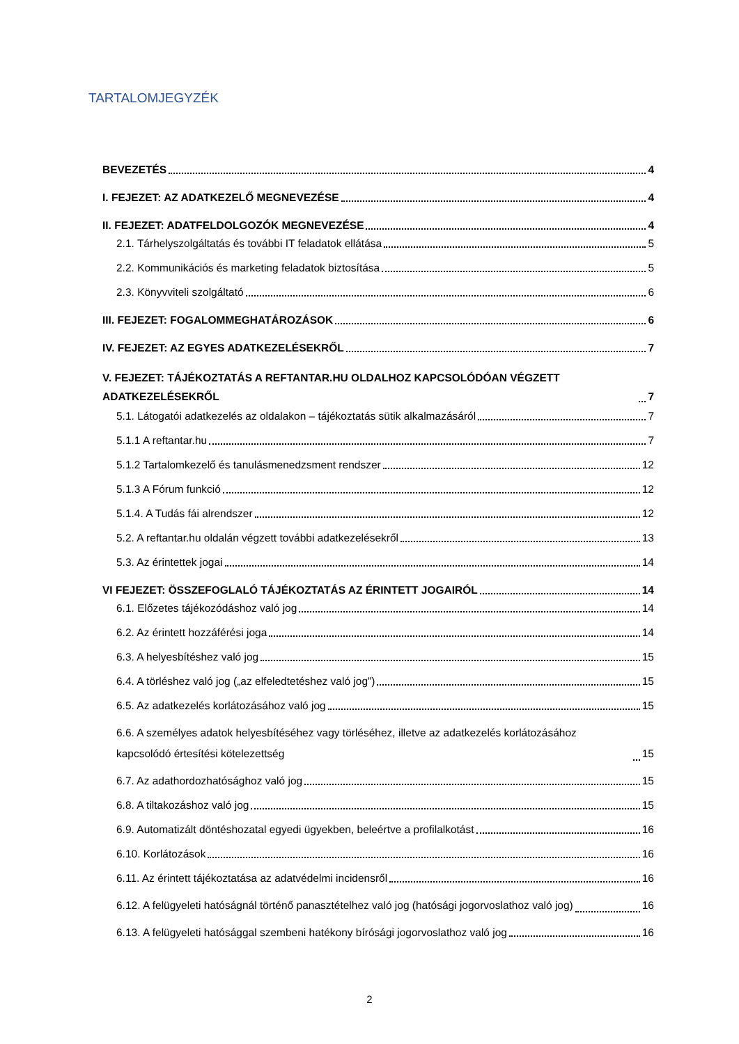TARTALOMJEGYZÉK
BEVEZETÉS 4
I. FEJEZET: AZ ADATKEZELŐ MEGNEVEZÉSE 4
II. FEJEZET: ADATFELDOLGOZÓK MEGNEVEZÉSE 4
2.1. Tárhelyszolgáltatás és további IT feladatok ellátása 5
2.2. Kommunikációs és marketing feladatok biztosítása 5
2.3. Könyvviteli szolgáltató 6
III. FEJEZET: FOGALOMMEGHATÁROZÁSOK 6
IV. FEJEZET: AZ EGYES ADATKEZELÉSEKRŐL 7
V. FEJEZET: TÁJÉKOZTATÁS A REFTANTAR.HU OLDALHOZ KAPCSOLÓDÓAN VÉGZETT ADATKEZELÉSEKRŐL 7
5.1. Látogatói adatkezelés az oldalakon – tájékoztatás sütik alkalmazásáról 7
5.1.1 A reftantar.hu 7
5.1.2 Tartalomkezelő és tanulásmenedzsment rendszer 12
5.1.3 A Fórum funkció 12
5.1.4. A Tudás fái alrendszer 12
5.2. A reftantar.hu oldalán végzett további adatkezelésekről 13
5.3. Az érintettek jogai 14
VI FEJEZET: ÖSSZEFOGLALÓ TÁJÉKOZTATÁS AZ ÉRINTETT JOGAIRÓL 14
6.1. Előzetes tájékozódáshoz való jog 14
6.2. Az érintett hozzáférési joga 14
6.3. A helyesbítéshez való jog 15
6.4. A törléshez való jog („az elfeledtetéshez való jog”) 15
6.5. Az adatkezelés korlátozásához való jog 15
6.6. A személyes adatok helyesbítéséhez vagy törléséhez, illetve az adatkezelés korlátozásához kapcsolódó értesítési kötelezettség 15
6.7. Az adathordozhatósághoz való jog 15
6.8. A tiltakozáshoz való jog 15
6.9. Automatizált döntéshozatal egyedi ügyekben, beleértve a profilalkotást 16
6.10. Korlátozások 16
6.11. Az érintett tájékoztatása az adatvédelmi incidensről 16
6.12. A felügyeleti hatóságnál történő panasztételhez való jog (hatósági jogorvoslathoz való jog) 16
6.13. A felügyeleti hatósággal szembeni hatékony bírósági jogorvoslathoz való jog 16
2